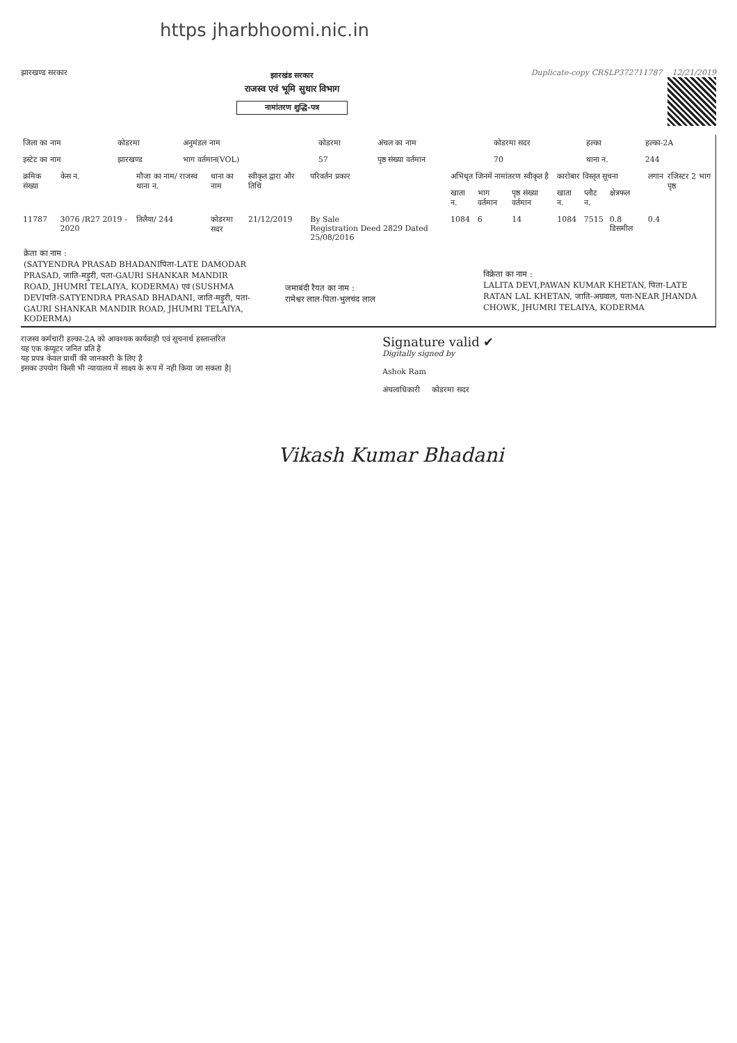https jharbhoomi.nic.in
झारखण्ड सरकार
झारखंड सरकार
राजस्व एवं भूमि सुधार विभाग
नामांतरण शुद्धि-पत्र
Duplicate-copy CRSLP372711787 12/21/2019
| जिला का नाम | कोडरमा | अनुमंडल नाम | कोडरमा | अंचल का नाम | कोडरमा सदर | हल्का | हल्का-2A |
| इस्टेट का नाम | झारखण्ड | भाग वर्तमान(VOL) | 57 | पृष्ठ संख्या वर्तमान | 70 | थाना न. | 244 |
| क्रमिक संख्या | केस न. | मौजा का नाम/ राजस्व थाना न. | थाना का नाम | स्वीकृत द्वारा और तिथि | परिवर्तन प्रकार | अभिधृत जिनमें नामांतरण स्वीकृत है | | | कारोबार विस्तृत सूचना | | | लगान | रजिस्टर 2 भाग पृष्ठ |
| --- | --- | --- | --- | --- | --- | --- | --- | --- | --- | --- | --- | --- | --- |
| | | | | | | खाता न. | भाग वर्तमान | पृष्ठ संख्या वर्तमान | खाता न. | प्लौट न. | क्षेत्रफल | | |
| 11787 | 3076 /R27 2019 - 2020 | तिलैया/ 244 | कोडरमा सदर | 21/12/2019 | By Sale Registration Deed 2829 Dated 25/08/2016 | 1084 | 6 | 14 | 1084 | 7515 | 0.8 डिसमील | 0.4 | |
क्रेता का नाम :
(SATYENDRA PRASAD BHADANIपिता-LATE DAMODAR PRASAD, जाति-मड़ुरी, पता-GAURI SHANKAR MANDIR ROAD, JHUMRI TELAIYA, KODERMA) एवं (SUSHMA DEVIपति-SATYENDRA PRASAD BHADANI, जाति-मड़ुरी, पता-GAURI SHANKAR MANDIR ROAD, JHUMRI TELAIYA, KODERMA)
जमाबंदी रैयत का नाम :
रामेश्वर लाल-पिता-भुलचंद लाल
विक्रेता का नाम :
LALITA DEVI,PAWAN KUMAR KHETAN, पिता-LATE RATAN LAL KHETAN, जाति-अग्रवाल, पता-NEAR JHANDA CHOWK, JHUMRI TELAIYA, KODERMA
राजस्व कर्मचारी हल्का-2A को आवश्यक कार्यवाही एवं सूचनार्थ हस्तान्तरित
यह एक कंप्यूटर जनित प्रति है
यह प्रपत्र केवल प्रार्थी की जानकारी के लिए है
इसका उपयोग किसी भी न्यायालय में साक्ष्य के रूप में नही किया जा सकता है|
Signature valid ✔
Digitally signed by
Ashok Ram
अंचलाधिकारी कोडरमा सदर
Vikash Kumar Bhadani